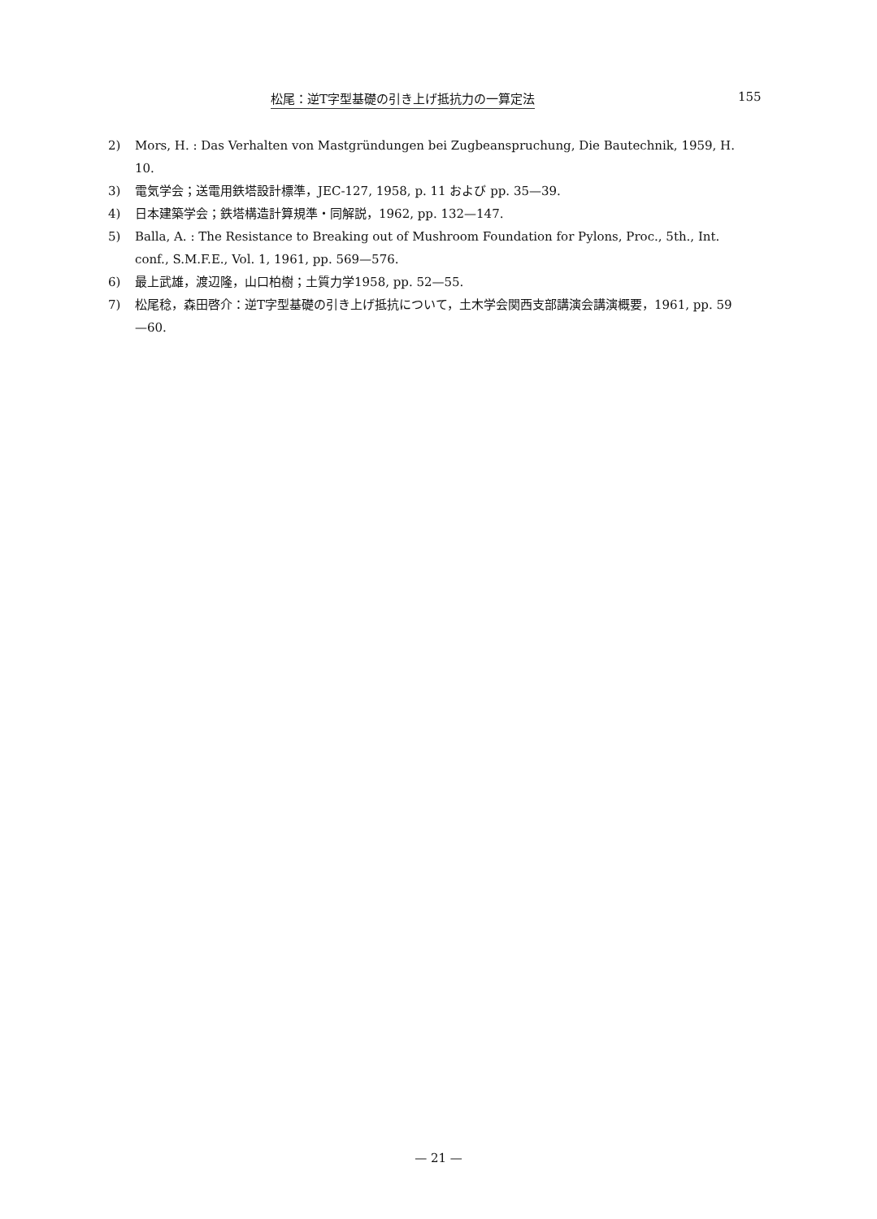松尾：逆T字型基礎の引き上げ抵抗力の一算定法 155
2) Mors, H. : Das Verhalten von Mastgründungen bei Zugbeanspruchung, Die Bautechnik, 1959, H. 10.
3) 電気学会；送電用鉄塔設計標準，JEC-127, 1958, p. 11 および pp. 35—39.
4) 日本建築学会；鉄塔構造計算規準・同解説，1962, pp. 132—147.
5) Balla, A. : The Resistance to Breaking out of Mushroom Foundation for Pylons, Proc., 5th., Int. conf., S.M.F.E., Vol. 1, 1961, pp. 569—576.
6) 最上武雄，渡辺隆，山口柏樹；土質力学1958, pp. 52—55.
7) 松尾稔，森田啓介：逆T字型基礎の引き上げ抵抗について，土木学会関西支部講演会講演概要，1961, pp. 59—60.
— 21 —